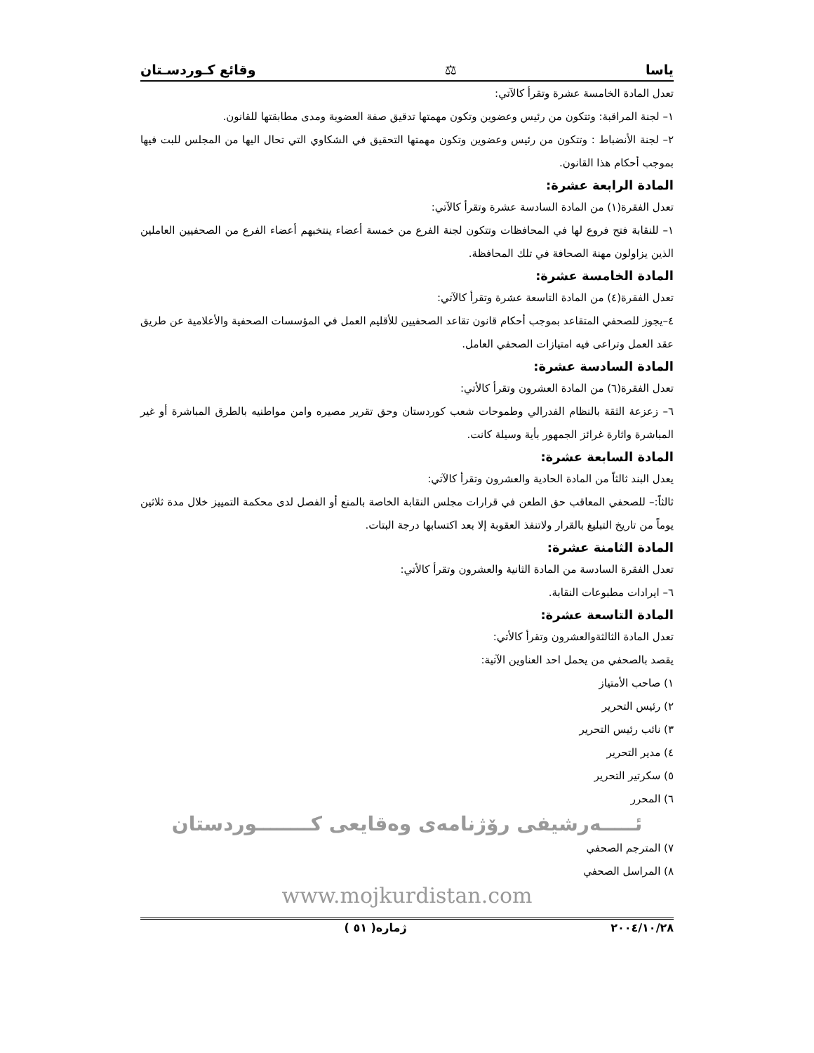ياسا ⚖ وقائع كـوردسـتان
تعدل المادة الخامسة عشرة وتقرأ كالآتي:
١– لجنة المراقبة: وتتكون من رئيس وعضوين وتكون مهمتها تدقيق صفة العضوية ومدى مطابقتها للقانون.
٢– لجنة الأنضباط : وتتكون من رئيس وعضوين وتكون مهمتها التحقيق في الشكاوي التي تحال اليها من المجلس للبت فيها بموجب أحكام هذا القانون.
المادة الرابعة عشرة:
تعدل الفقرة(١) من المادة السادسة عشرة وتقرأ كالآتي:
١– للنقابة فتح فروع لها في المحافظات وتتكون لجنة الفرع من خمسة أعضاء ينتخبهم أعضاء الفرع من الصحفيين العاملين الذين يزاولون مهنة الصحافة في تلك المحافظة.
المادة الخامسة عشرة:
تعدل الفقرة(٤) من المادة التاسعة عشرة وتقرأ كالآتي:
٤–يجوز للصحفي المتقاعد بموجب أحكام قانون تقاعد الصحفيين للأقليم العمل في المؤسسات الصحفية والأعلامية عن طريق عقد العمل وتراعى فيه امتيازات الصحفي العامل.
المادة السادسة عشرة:
تعدل الفقرة(٦) من المادة العشرون وتقرأ كالأتي:
٦– زعزعة الثقة بالنظام الفدرالي وطموحات شعب كوردستان وحق تقرير مصيره وامن مواطنيه بالطرق المباشرة أو غير المباشرة واثارة غرائز الجمهور بأية وسيلة كانت.
المادة السابعة عشرة:
يعدل البند ثالثاً من المادة الحادية والعشرون وتقرأ كالآتي:
ثالثاً:– للصحفي المعاقب حق الطعن في قرارات مجلس النقابة الخاصة بالمنع أو الفصل لدى محكمة التمييز خلال مدة ثلاثين يوماً من تاريخ التبليغ بالقرار ولاتنفذ العقوبة إلا بعد اكتسابها درجة البتات.
المادة الثامنة عشرة:
تعدل الفقرة السادسة من المادة الثانية والعشرون وتقرأ كالأتي:
٦– ايرادات مطبوعات النقابة.
المادة التاسعة عشرة:
تعدل المادة الثالثةوالعشرون وتقرأ كالأتي:
يقصد بالصحفي من يحمل احد العناوين الآتية:
١) صاحب الأمتياز
٢) رئيس التحرير
٣) نائب رئيس التحرير
٤) مدير التحرير
٥) سكرتير التحرير
٦) المحرر
ئـــــەرشيفی رۆژنامەی وەقايعی كــــــــوردستان
٧) المترجم الصحفي
٨) المراسل الصحفي
www.mojkurdistan.com
٢٠٠٤/١٠/٢٨ ژماره( ٥١ )